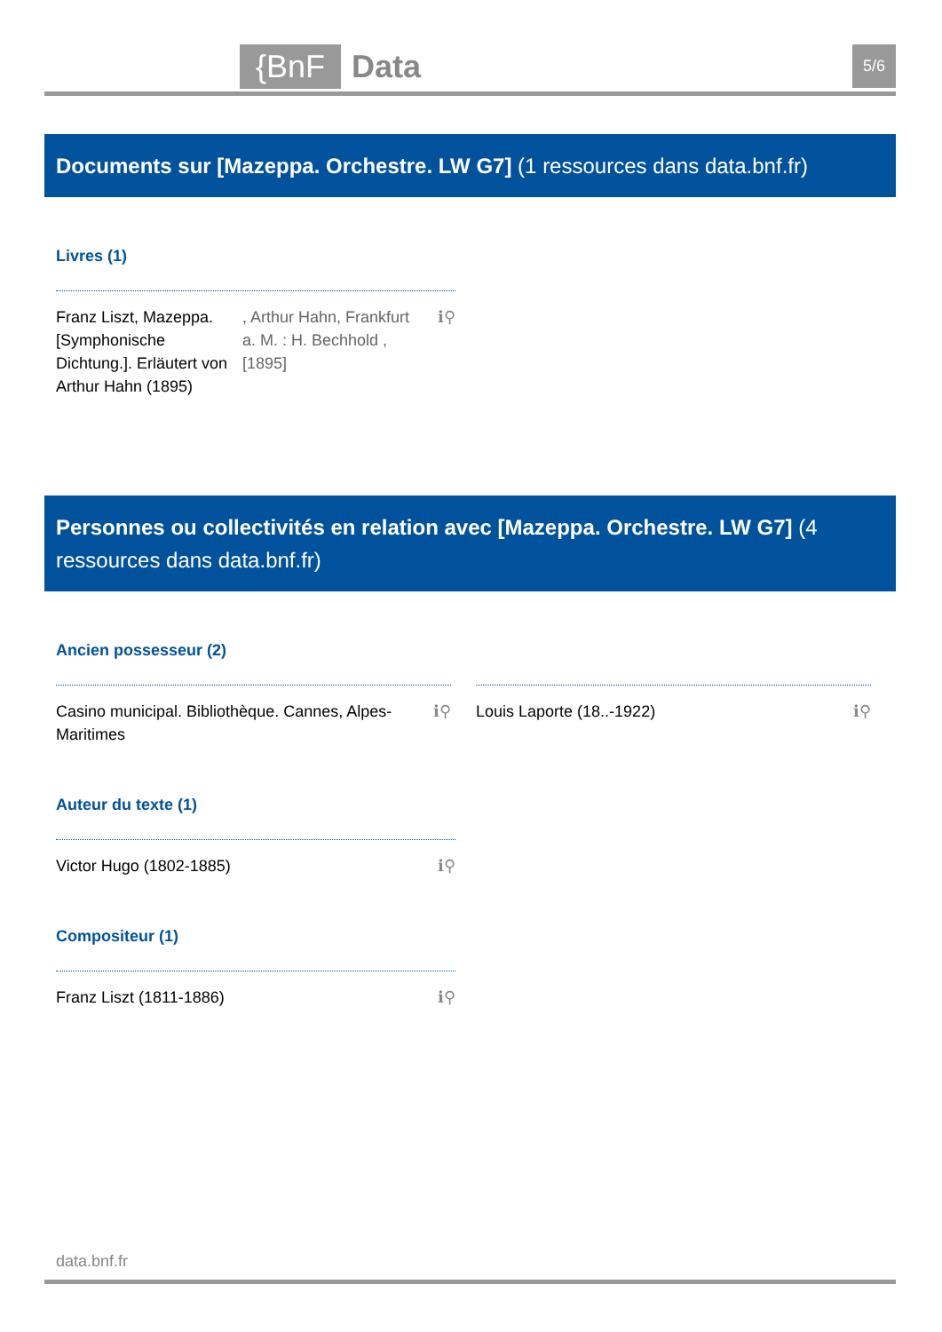{BnF Data 5/6
Documents sur [Mazeppa. Orchestre. LW G7] (1 ressources dans data.bnf.fr)
Livres (1)
Franz Liszt, Mazeppa. [Symphonische Dichtung.]. Erläutert von Arthur Hahn (1895)
, Arthur Hahn, Frankfurt a. M. : H. Bechhold , [1895]
ℹ⚲
Personnes ou collectivités en relation avec [Mazeppa. Orchestre. LW G7] (4 ressources dans data.bnf.fr)
Ancien possesseur (2)
Casino municipal. Bibliothèque. Cannes, Alpes-Maritimes
ℹ⚲
Louis Laporte (18..-1922) ℹ⚲
Auteur du texte (1)
Victor Hugo (1802-1885) ℹ⚲
Compositeur (1)
Franz Liszt (1811-1886) ℹ⚲
data.bnf.fr